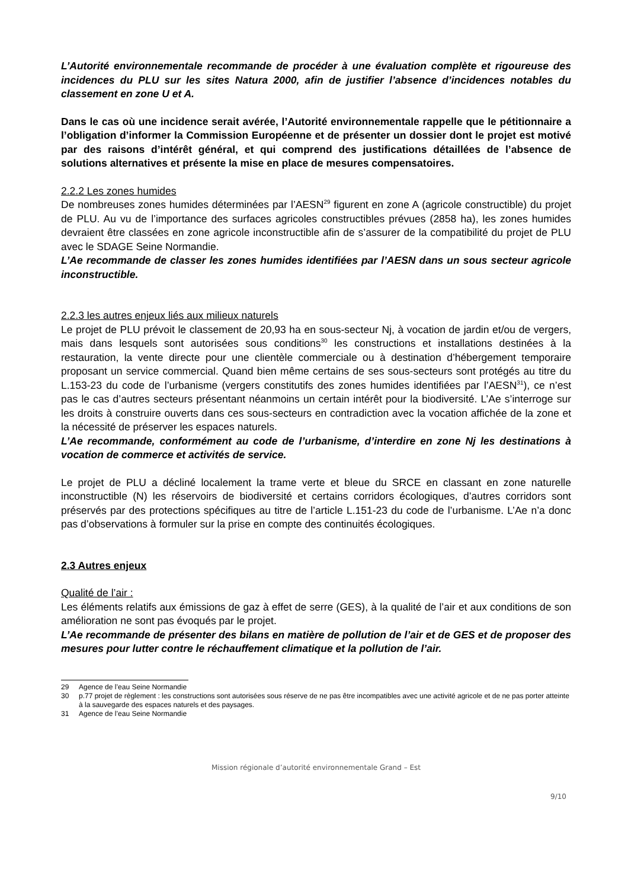L’Autorité environnementale recommande de procéder à une évaluation complète et rigoureuse des incidences du PLU sur les sites Natura 2000, afin de justifier l’absence d’incidences notables du classement en zone U et A.
Dans le cas où une incidence serait avérée, l’Autorité environnementale rappelle que le pétitionnaire a l’obligation d’informer la Commission Européenne et de présenter un dossier dont le projet est motivé par des raisons d’intérêt général, et qui comprend des justifications détaillées de l’absence de solutions alternatives et présente la mise en place de mesures compensatoires.
2.2.2 Les zones humides
De nombreuses zones humides déterminées par l’AESN<sup>29</sup> figurent en zone A (agricole constructible) du projet de PLU. Au vu de l’importance des surfaces agricoles constructibles prévues (2858 ha), les zones humides devraient être classées en zone agricole inconstructible afin de s’assurer de la compatibilité du projet de PLU avec le SDAGE Seine Normandie.
L’Ae recommande de classer les zones humides identifiées par l’AESN dans un sous secteur agricole inconstructible.
2.2.3 les autres enjeux liés aux milieux naturels
Le projet de PLU prévoit le classement de 20,93 ha en sous-secteur Nj, à vocation de jardin et/ou de vergers, mais dans lesquels sont autorisées sous conditions<sup>30</sup> les constructions et installations destinées à la restauration, la vente directe pour une clientèle commerciale ou à destination d’hébergement temporaire proposant un service commercial. Quand bien même certains de ses sous-secteurs sont protégés au titre du L.153-23 du code de l’urbanisme (vergers constitutifs des zones humides identifiées par l’AESN<sup>31</sup>), ce n’est pas le cas d’autres secteurs présentant néanmoins un certain intérêt pour la biodiversité. L’Ae s’interroge sur les droits à construire ouverts dans ces sous-secteurs en contradiction avec la vocation affichée de la zone et la nécessité de préserver les espaces naturels.
L’Ae recommande, conformément au code de l’urbanisme, d’interdire en zone Nj les destinations à vocation de commerce et activités de service.
Le projet de PLU a décliné localement la trame verte et bleue du SRCE en classant en zone naturelle inconstructible (N) les réservoirs de biodiversité et certains corridors écologiques, d’autres corridors sont préservés par des protections spécifiques au titre de l’article L.151-23 du code de l’urbanisme. L’Ae n’a donc pas d’observations à formuler sur la prise en compte des continuités écologiques.
2.3 Autres enjeux
Qualité de l’air :
Les éléments relatifs aux émissions de gaz à effet de serre (GES), à la qualité de l’air et aux conditions de son amélioration ne sont pas évoqués par le projet.
L’Ae recommande de présenter des bilans en matière de pollution de l’air et de GES et de proposer des mesures pour lutter contre le réchauffement climatique et la pollution de l’air.
29 Agence de l’eau Seine Normandie
30 p.77 projet de règlement : les constructions sont autorisées sous réserve de ne pas être incompatibles avec une activité agricole et de ne pas porter atteinte à la sauvegarde des espaces naturels et des paysages.
31 Agence de l’eau Seine Normandie
Mission régionale d’autorité environnementale Grand – Est
9/10